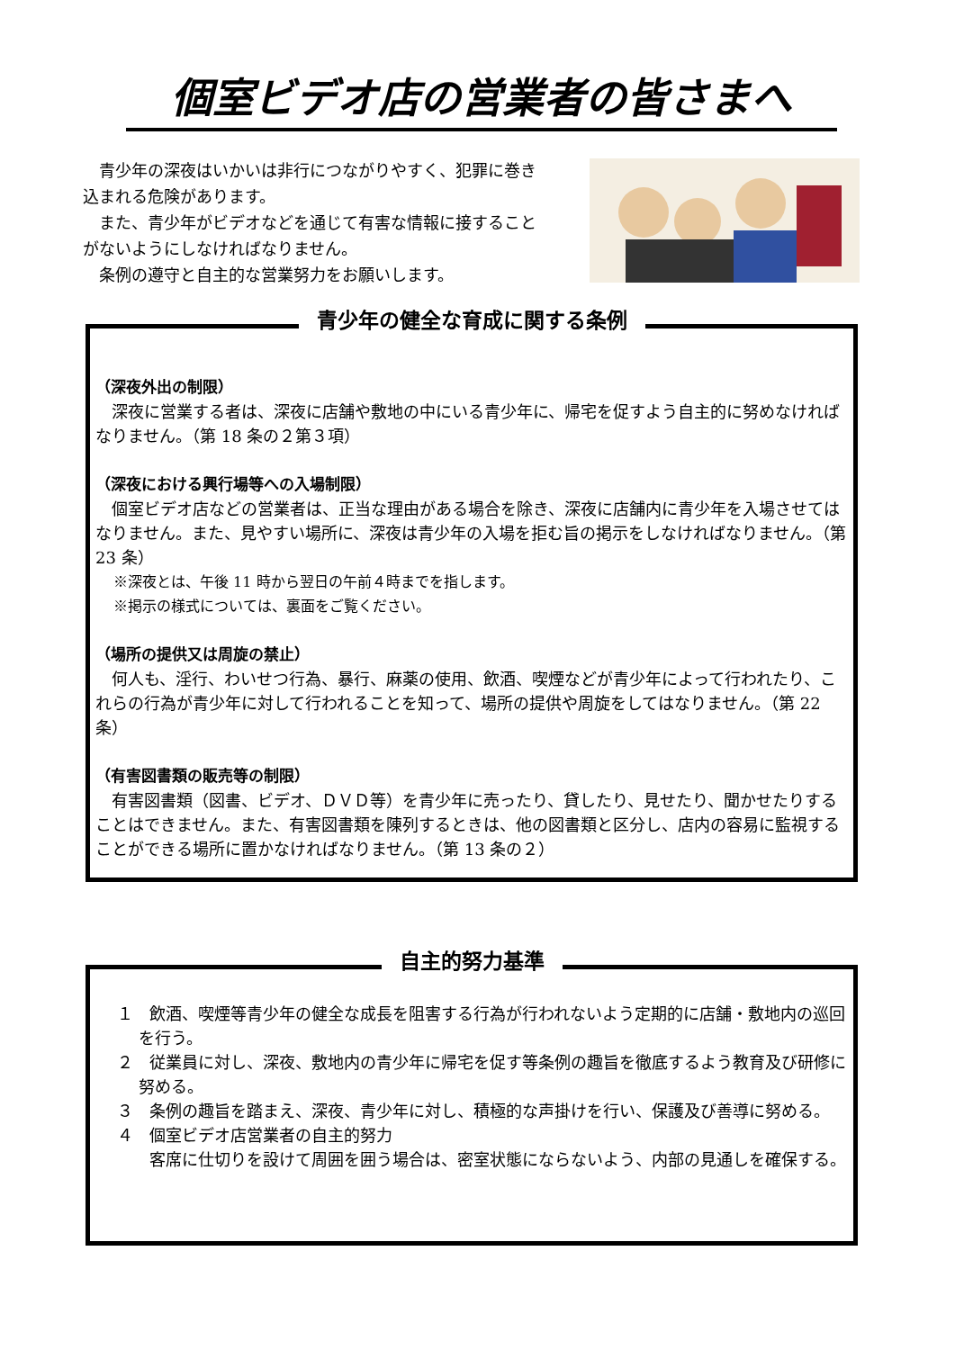個室ビデオ店の営業者の皆さまへ
　青少年の深夜はいかいは非行につながりやすく、犯罪に巻き込まれる危険があります。
　また、青少年がビデオなどを通じて有害な情報に接することがないようにしなければなりません。
　条例の遵守と自主的な営業努力をお願いします。
青少年の健全な育成に関する条例
（深夜外出の制限）
　深夜に営業する者は、深夜に店舗や敷地の中にいる青少年に、帰宅を促すよう自主的に努めなければなりません。（第 18 条の２第３項）
（深夜における興行場等への入場制限）
　個室ビデオ店などの営業者は、正当な理由がある場合を除き、深夜に店舗内に青少年を入場させてはなりません。また、見やすい場所に、深夜は青少年の入場を拒む旨の掲示をしなければなりません。（第 23 条）
※深夜とは、午後 11 時から翌日の午前４時までを指します。
※掲示の様式については、裏面をご覧ください。
（場所の提供又は周旋の禁止）
　何人も、淫行、わいせつ行為、暴行、麻薬の使用、飲酒、喫煙などが青少年によって行われたり、これらの行為が青少年に対して行われることを知って、場所の提供や周旋をしてはなりません。（第 22 条）
（有害図書類の販売等の制限）
　有害図書類（図書、ビデオ、ＤＶＤ等）を青少年に売ったり、貸したり、見せたり、聞かせたりすることはできません。また、有害図書類を陳列するときは、他の図書類と区分し、店内の容易に監視することができる場所に置かなければなりません。（第 13 条の２）
自主的努力基準
１　飲酒、喫煙等青少年の健全な成長を阻害する行為が行われないよう定期的に店舗・敷地内の巡回を行う。
２　従業員に対し、深夜、敷地内の青少年に帰宅を促す等条例の趣旨を徹底するよう教育及び研修に努める。
３　条例の趣旨を踏まえ、深夜、青少年に対し、積極的な声掛けを行い、保護及び善導に努める。
４　個室ビデオ店営業者の自主的努力
　　客席に仕切りを設けて周囲を囲う場合は、密室状態にならないよう、内部の見通しを確保する。